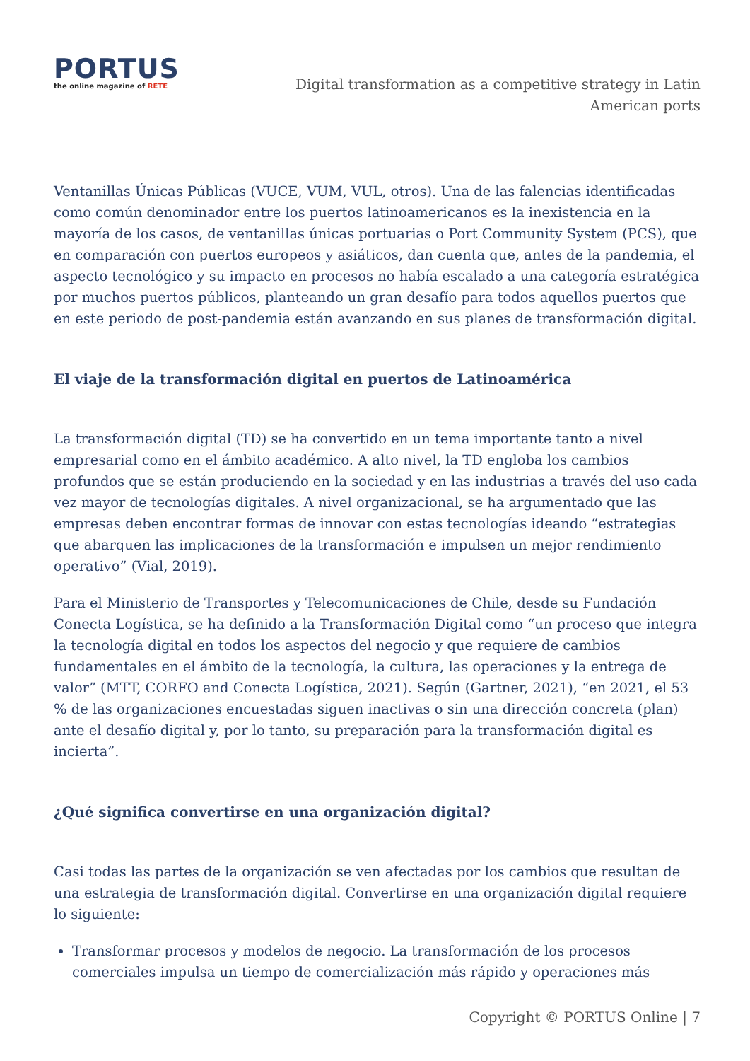PORTUS
the online magazine of RETE
Digital transformation as a competitive strategy in Latin American ports
Ventanillas Únicas Públicas (VUCE, VUM, VUL, otros). Una de las falencias identificadas como común denominador entre los puertos latinoamericanos es la inexistencia en la mayoría de los casos, de ventanillas únicas portuarias o Port Community System (PCS), que en comparación con puertos europeos y asiáticos, dan cuenta que, antes de la pandemia, el aspecto tecnológico y su impacto en procesos no había escalado a una categoría estratégica por muchos puertos públicos, planteando un gran desafío para todos aquellos puertos que en este periodo de post-pandemia están avanzando en sus planes de transformación digital.
El viaje de la transformación digital en puertos de Latinoamérica
La transformación digital (TD) se ha convertido en un tema importante tanto a nivel empresarial como en el ámbito académico. A alto nivel, la TD engloba los cambios profundos que se están produciendo en la sociedad y en las industrias a través del uso cada vez mayor de tecnologías digitales. A nivel organizacional, se ha argumentado que las empresas deben encontrar formas de innovar con estas tecnologías ideando “estrategias que abarquen las implicaciones de la transformación e impulsen un mejor rendimiento operativo” (Vial, 2019).
Para el Ministerio de Transportes y Telecomunicaciones de Chile, desde su Fundación Conecta Logística, se ha definido a la Transformación Digital como “un proceso que integra la tecnología digital en todos los aspectos del negocio y que requiere de cambios fundamentales en el ámbito de la tecnología, la cultura, las operaciones y la entrega de valor” (MTT, CORFO and Conecta Logística, 2021). Según (Gartner, 2021), “en 2021, el 53 % de las organizaciones encuestadas siguen inactivas o sin una dirección concreta (plan) ante el desafío digital y, por lo tanto, su preparación para la transformación digital es incierta”.
¿Qué significa convertirse en una organización digital?
Casi todas las partes de la organización se ven afectadas por los cambios que resultan de una estrategia de transformación digital. Convertirse en una organización digital requiere lo siguiente:
Transformar procesos y modelos de negocio. La transformación de los procesos comerciales impulsa un tiempo de comercialización más rápido y operaciones más
Copyright © PORTUS Online | 7